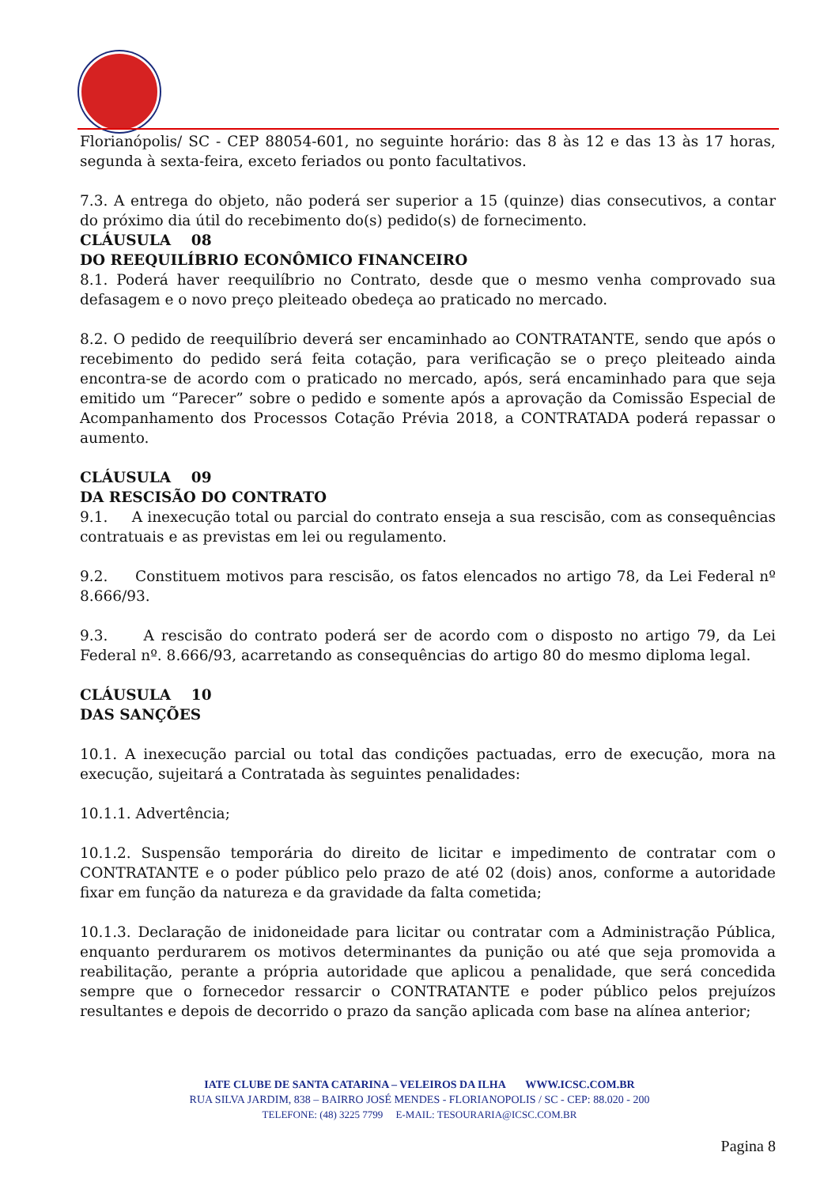Florianópolis/ SC - CEP 88054-601, no seguinte horário: das 8 às 12 e das 13 às 17 horas, segunda à sexta-feira, exceto feriados ou ponto facultativos.
7.3. A entrega do objeto, não poderá ser superior a 15 (quinze) dias consecutivos, a contar do próximo dia útil do recebimento do(s) pedido(s) de fornecimento.
CLÁUSULA 08
DO REEQUILÍBRIO ECONÔMICO FINANCEIRO
8.1. Poderá haver reequilíbrio no Contrato, desde que o mesmo venha comprovado sua defasagem e o novo preço pleiteado obedeça ao praticado no mercado.
8.2. O pedido de reequilíbrio deverá ser encaminhado ao CONTRATANTE, sendo que após o recebimento do pedido será feita cotação, para verificação se o preço pleiteado ainda encontra-se de acordo com o praticado no mercado, após, será encaminhado para que seja emitido um “Parecer” sobre o pedido e somente após a aprovação da Comissão Especial de Acompanhamento dos Processos Cotação Prévia 2018, a CONTRATADA poderá repassar o aumento.
CLÁUSULA 09
DA RESCISÃO DO CONTRATO
9.1. A inexecução total ou parcial do contrato enseja a sua rescisão, com as consequências contratuais e as previstas em lei ou regulamento.
9.2. Constituem motivos para rescisão, os fatos elencados no artigo 78, da Lei Federal nº 8.666/93.
9.3. A rescisão do contrato poderá ser de acordo com o disposto no artigo 79, da Lei Federal nº. 8.666/93, acarretando as consequências do artigo 80 do mesmo diploma legal.
CLÁUSULA 10
DAS SANÇÕES
10.1. A inexecução parcial ou total das condições pactuadas, erro de execução, mora na execução, sujeitará a Contratada às seguintes penalidades:
10.1.1. Advertência;
10.1.2. Suspensão temporária do direito de licitar e impedimento de contratar com o CONTRATANTE e o poder público pelo prazo de até 02 (dois) anos, conforme a autoridade fixar em função da natureza e da gravidade da falta cometida;
10.1.3. Declaração de inidoneidade para licitar ou contratar com a Administração Pública, enquanto perdurarem os motivos determinantes da punição ou até que seja promovida a reabilitação, perante a própria autoridade que aplicou a penalidade, que será concedida sempre que o fornecedor ressarcir o CONTRATANTE e poder público pelos prejuízos resultantes e depois de decorrido o prazo da sanção aplicada com base na alínea anterior;
IATE CLUBE DE SANTA CATARINA – VELEIROS DA ILHA WWW.ICSC.COM.BR
RUA SILVA JARDIM, 838 – BAIRRO JOSÉ MENDES - FLORIANOPOLIS / SC - CEP: 88.020 - 200
TELEFONE: (48) 3225 7799 E-MAIL: TESOURARIA@ICSC.COM.BR
Pagina 8